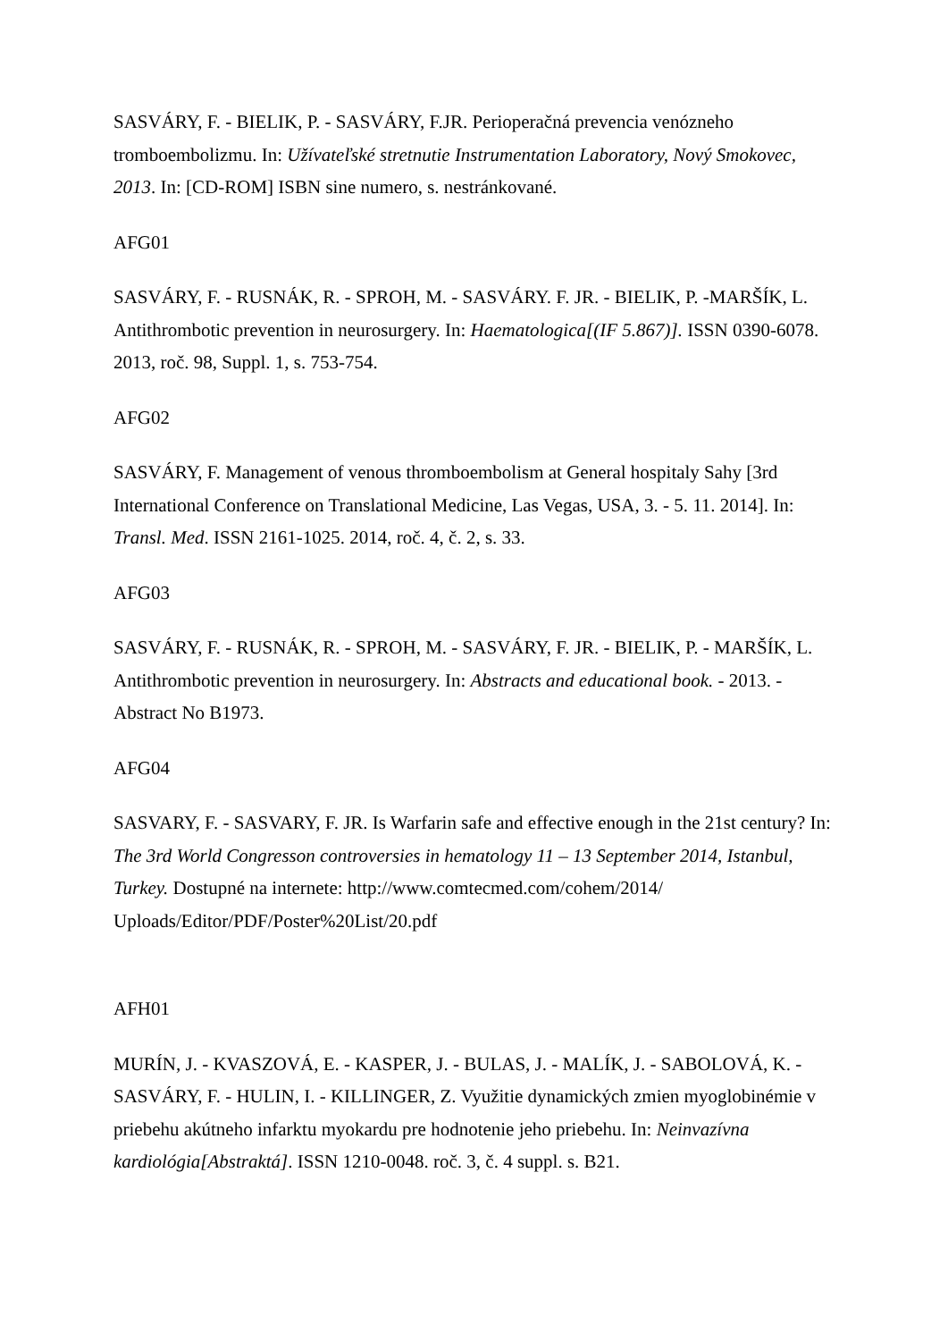SASVÁRY, F. - BIELIK, P. - SASVÁRY, F.JR. Perioperačná prevencia venózneho tromboembolizmu. In: Užívateľské stretnutie Instrumentation Laboratory, Nový Smokovec, 2013. In: [CD-ROM] ISBN sine numero, s. nestránkované.
AFG01
SASVÁRY, F. - RUSNÁK, R. - SPROH, M. - SASVÁRY. F. JR. - BIELIK, P. -MARŠÍK, L. Antithrombotic prevention in neurosurgery. In: Haematologica[(IF 5.867)]. ISSN 0390-6078. 2013, roč. 98, Suppl. 1, s. 753-754.
AFG02
SASVÁRY, F. Management of venous thromboembolism at General hospitaly Sahy [3rd International Conference on Translational Medicine, Las Vegas, USA, 3. - 5. 11. 2014]. In: Transl. Med. ISSN 2161-1025. 2014, roč. 4, č. 2, s. 33.
AFG03
SASVÁRY, F. - RUSNÁK, R. - SPROH, M. - SASVÁRY, F. JR. - BIELIK, P. - MARŠÍK, L. Antithrombotic prevention in neurosurgery. In: Abstracts and educational book. - 2013. - Abstract No B1973.
AFG04
SASVARY, F. - SASVARY, F. JR. Is Warfarin safe and effective enough in the 21st century? In: The 3rd World Congresson controversies in hematology 11 – 13 September 2014, Istanbul, Turkey. Dostupné na internete: http://www.comtecmed.com/cohem/2014/ Uploads/Editor/PDF/Poster%20List/20.pdf
AFH01
MURÍN, J. - KVASZOVÁ, E. - KASPER, J. - BULAS, J. - MALÍK, J. - SABOLOVÁ, K. - SASVÁRY, F. - HULIN, I. - KILLINGER, Z. Využitie dynamických zmien myoglobinémie v priebehu akútneho infarktu myokardu pre hodnotenie jeho priebehu. In: Neinvazívna kardiológia[Abstraktá]. ISSN 1210-0048. roč. 3, č. 4 suppl. s. B21.